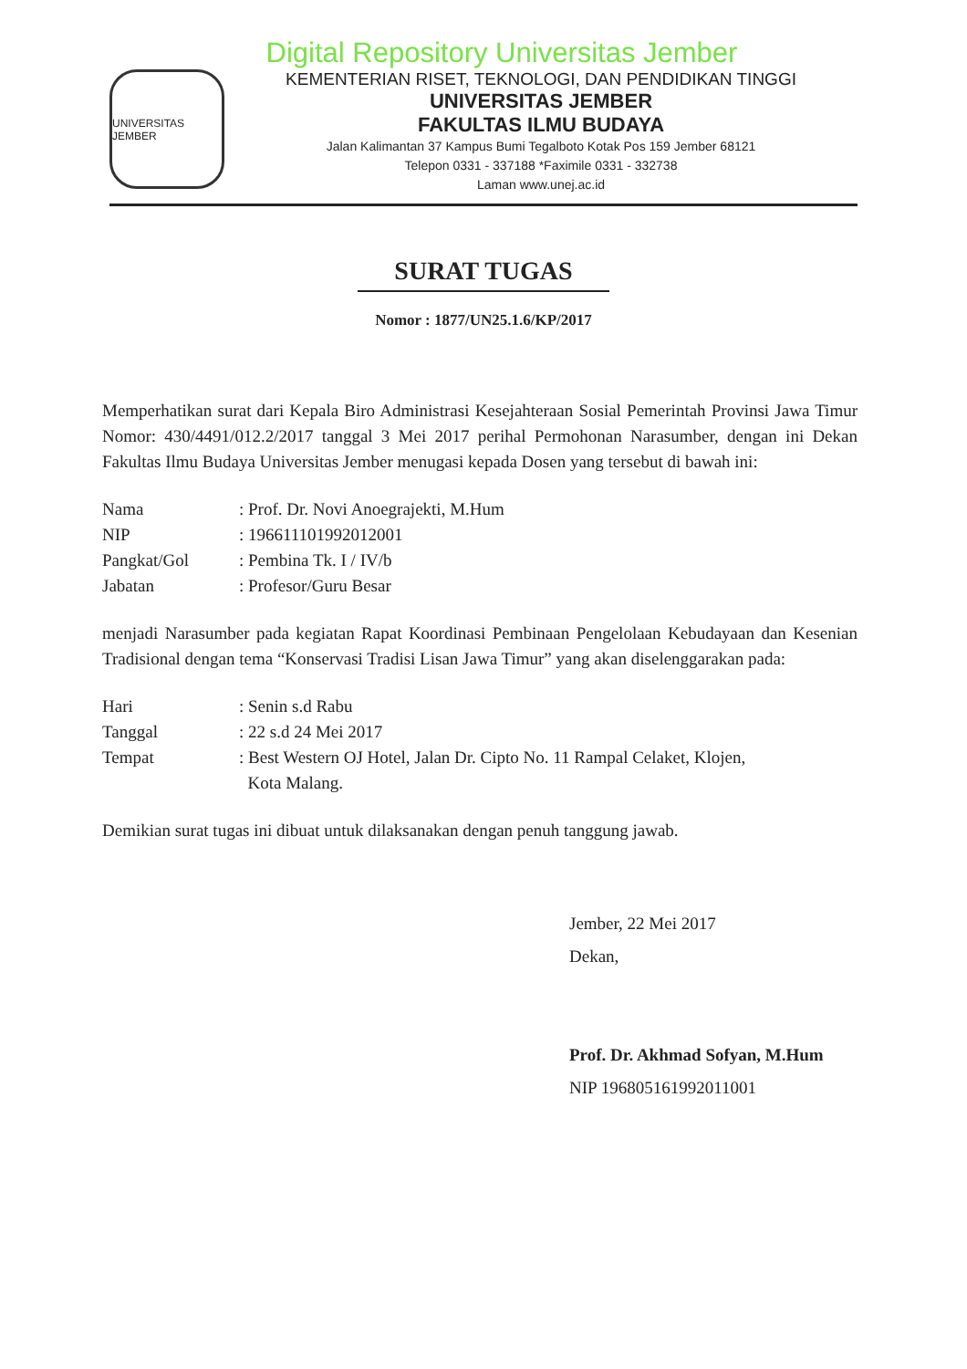Digital Repository Universitas Jember
UNIVERSITAS JEMBER
KEMENTERIAN RISET, TEKNOLOGI, DAN PENDIDIKAN TINGGI
UNIVERSITAS JEMBER
FAKULTAS ILMU BUDAYA
Jalan Kalimantan 37 Kampus Bumi Tegalboto Kotak Pos 159 Jember 68121
Telepon 0331 - 337188 *Faximile 0331 - 332738
Laman www.unej.ac.id
SURAT TUGAS
Nomor : 1877/UN25.1.6/KP/2017
Memperhatikan surat dari Kepala Biro Administrasi Kesejahteraan Sosial Pemerintah Provinsi Jawa Timur Nomor: 430/4491/012.2/2017 tanggal 3 Mei 2017 perihal Permohonan Narasumber, dengan ini Dekan Fakultas Ilmu Budaya Universitas Jember menugasi kepada Dosen yang tersebut di bawah ini:
| Nama | : Prof. Dr. Novi Anoegrajekti, M.Hum |
| NIP | : 196611101992012001 |
| Pangkat/Gol | : Pembina Tk. I / IV/b |
| Jabatan | : Profesor/Guru Besar |
menjadi Narasumber pada kegiatan Rapat Koordinasi Pembinaan Pengelolaan Kebudayaan dan Kesenian Tradisional dengan tema “Konservasi Tradisi Lisan Jawa Timur” yang akan diselenggarakan pada:
| Hari | : Senin s.d Rabu |
| Tanggal | : 22 s.d 24 Mei 2017 |
| Tempat | : Best Western OJ Hotel, Jalan Dr. Cipto No. 11 Rampal Celaket, Klojen, Kota Malang. |
Demikian surat tugas ini dibuat untuk dilaksanakan dengan penuh tanggung jawab.
Jember, 22 Mei 2017
Dekan,
Prof. Dr. Akhmad Sofyan, M.Hum
NIP 196805161992011001